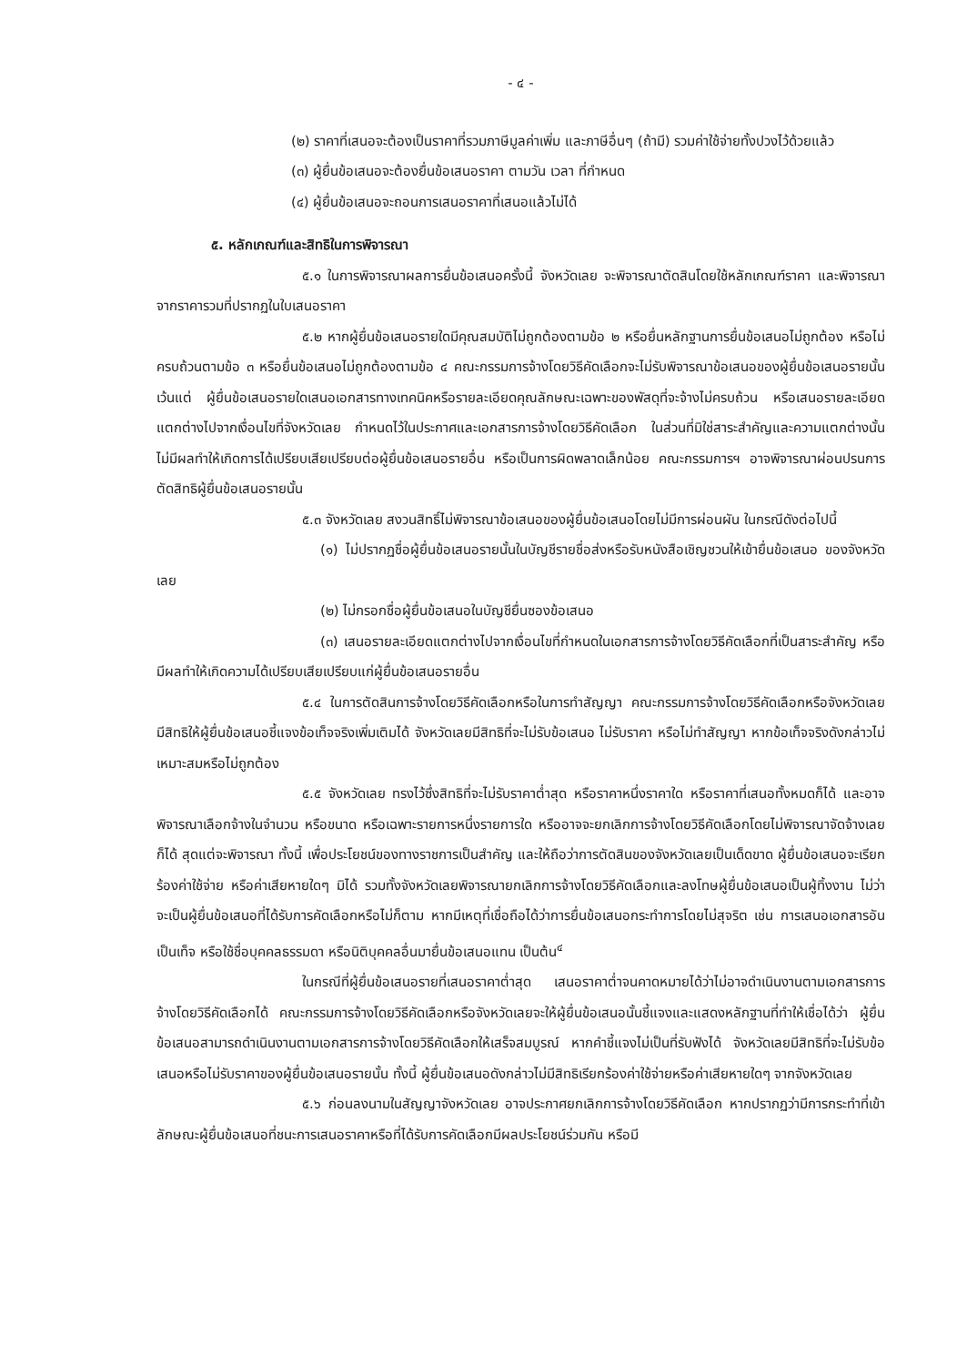- ๔ -
(๒) ราคาที่เสนอจะต้องเป็นราคาที่รวมภาษีมูลค่าเพิ่ม และภาษีอื่นๆ (ถ้ามี) รวมค่าใช้จ่ายทั้งปวงไว้ด้วยแล้ว
(๓) ผู้ยื่นข้อเสนอจะต้องยื่นข้อเสนอราคา ตามวัน เวลา ที่กำหนด
(๔) ผู้ยื่นข้อเสนอจะถอนการเสนอราคาที่เสนอแล้วไม่ได้
๕. หลักเกณฑ์และสิทธิในการพิจารณา
๕.๑ ในการพิจารณาผลการยื่นข้อเสนอครั้งนี้ จังหวัดเลย จะพิจารณาตัดสินโดยใช้หลักเกณฑ์ราคา และพิจารณาจากราคารวมที่ปรากฏในใบเสนอราคา
๕.๒ หากผู้ยื่นข้อเสนอรายใดมีคุณสมบัติไม่ถูกต้องตามข้อ ๒ หรือยื่นหลักฐานการยื่นข้อเสนอไม่ถูกต้อง หรือไม่ครบถ้วนตามข้อ ๓ หรือยื่นข้อเสนอไม่ถูกต้องตามข้อ ๔ คณะกรรมการจ้างโดยวิธีคัดเลือกจะไม่รับพิจารณาข้อเสนอของผู้ยื่นข้อเสนอรายนั้น เว้นแต่ ผู้ยื่นข้อเสนอรายใดเสนอเอกสารทางเทคนิคหรือรายละเอียดคุณลักษณะเฉพาะของพัสดุที่จะจ้างไม่ครบถ้วน หรือเสนอรายละเอียดแตกต่างไปจากเงื่อนไขที่จังหวัดเลย กำหนดไว้ในประกาศและเอกสารการจ้างโดยวิธีคัดเลือก ในส่วนที่มิใช่สาระสำคัญและความแตกต่างนั้นไม่มีผลทำให้เกิดการได้เปรียบเสียเปรียบต่อผู้ยื่นข้อเสนอรายอื่น หรือเป็นการผิดพลาดเล็กน้อย คณะกรรมการฯ อาจพิจารณาผ่อนปรนการตัดสิทธิผู้ยื่นข้อเสนอรายนั้น
๕.๓ จังหวัดเลย สงวนสิทธิ์ไม่พิจารณาข้อเสนอของผู้ยื่นข้อเสนอโดยไม่มีการผ่อนผัน ในกรณีดังต่อไปนี้
(๑) ไม่ปรากฏชื่อผู้ยื่นข้อเสนอรายนั้นในบัญชีรายชื่อส่งหรือรับหนังสือเชิญชวนให้เข้ายื่นข้อเสนอ ของจังหวัดเลย
(๒) ไม่กรอกชื่อผู้ยื่นข้อเสนอในบัญชียื่นซองข้อเสนอ
(๓) เสนอรายละเอียดแตกต่างไปจากเงื่อนไขที่กำหนดในเอกสารการจ้างโดยวิธีคัดเลือกที่เป็นสาระสำคัญ หรือมีผลทำให้เกิดความได้เปรียบเสียเปรียบแก่ผู้ยื่นข้อเสนอรายอื่น
๕.๔ ในการตัดสินการจ้างโดยวิธีคัดเลือกหรือในการทำสัญญา คณะกรรมการจ้างโดยวิธีคัดเลือกหรือจังหวัดเลย มีสิทธิให้ผู้ยื่นข้อเสนอชี้แจงข้อเท็จจริงเพิ่มเติมได้ จังหวัดเลยมีสิทธิที่จะไม่รับข้อเสนอ ไม่รับราคา หรือไม่ทำสัญญา หากข้อเท็จจริงดังกล่าวไม่เหมาะสมหรือไม่ถูกต้อง
๕.๕ จังหวัดเลย ทรงไว้ซึ่งสิทธิที่จะไม่รับราคาต่ำสุด หรือราคาหนึ่งราคาใด หรือราคาที่เสนอทั้งหมดก็ได้ และอาจพิจารณาเลือกจ้างในจำนวน หรือขนาด หรือเฉพาะรายการหนึ่งรายการใด หรืออาจจะยกเลิกการจ้างโดยวิธีคัดเลือกโดยไม่พิจารณาจัดจ้างเลยก็ได้ สุดแต่จะพิจารณา ทั้งนี้ เพื่อประโยชน์ของทางราชการเป็นสำคัญ และให้ถือว่าการตัดสินของจังหวัดเลยเป็นเด็ดขาด ผู้ยื่นข้อเสนอจะเรียกร้องค่าใช้จ่าย หรือค่าเสียหายใดๆ มิได้ รวมทั้งจังหวัดเลยพิจารณายกเลิกการจ้างโดยวิธีคัดเลือกและลงโทษผู้ยื่นข้อเสนอเป็นผู้ทิ้งงาน ไม่ว่าจะเป็นผู้ยื่นข้อเสนอที่ได้รับการคัดเลือกหรือไม่ก็ตาม หากมีเหตุที่เชื่อถือได้ว่าการยื่นข้อเสนอกระทำการโดยไม่สุจริต เช่น การเสนอเอกสารอันเป็นเท็จ หรือใช้ชื่อบุคคลธรรมดา หรือนิติบุคคลอื่นมายื่นข้อเสนอแทน เป็นต้น<sup>๔</sup>
ในกรณีที่ผู้ยื่นข้อเสนอรายที่เสนอราคาต่ำสุด เสนอราคาต่ำจนคาดหมายได้ว่าไม่อาจดำเนินงานตามเอกสารการจ้างโดยวิธีคัดเลือกได้ คณะกรรมการจ้างโดยวิธีคัดเลือกหรือจังหวัดเลยจะให้ผู้ยื่นข้อเสนอนั้นชี้แจงและแสดงหลักฐานที่ทำให้เชื่อได้ว่า ผู้ยื่นข้อเสนอสามารถดำเนินงานตามเอกสารการจ้างโดยวิธีคัดเลือกให้เสร็จสมบูรณ์ หากคำชี้แจงไม่เป็นที่รับฟังได้ จังหวัดเลยมีสิทธิที่จะไม่รับข้อเสนอหรือไม่รับราคาของผู้ยื่นข้อเสนอรายนั้น ทั้งนี้ ผู้ยื่นข้อเสนอดังกล่าวไม่มีสิทธิเรียกร้องค่าใช้จ่ายหรือค่าเสียหายใดๆ จากจังหวัดเลย
๕.๖ ก่อนลงนามในสัญญาจังหวัดเลย อาจประกาศยกเลิกการจ้างโดยวิธีคัดเลือก หากปรากฏว่ามีการกระทำที่เข้าลักษณะผู้ยื่นข้อเสนอที่ชนะการเสนอราคาหรือที่ได้รับการคัดเลือกมีผลประโยชน์ร่วมกัน หรือมี